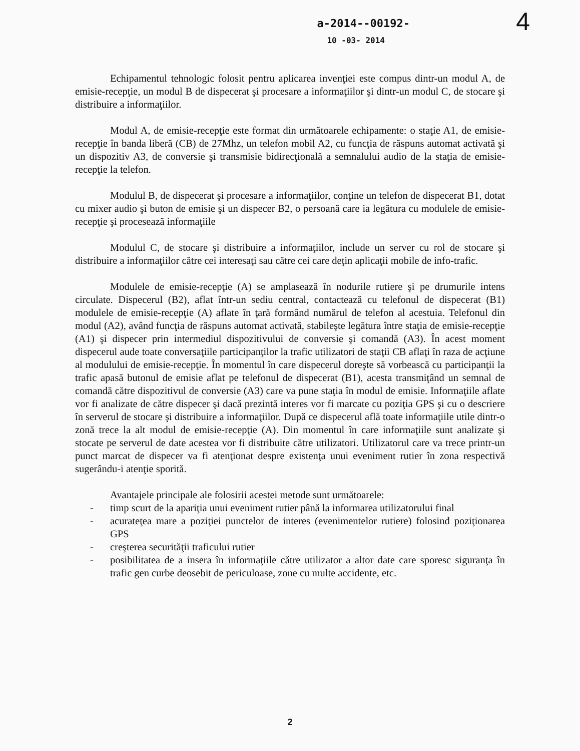4
a-2014--00192-
10 -03- 2014
Echipamentul tehnologic folosit pentru aplicarea invenţiei este compus dintr-un modul A, de emisie-recepţie, un modul B de dispecerat şi procesare a informaţiilor şi dintr-un modul C, de stocare şi distribuire a informaţiilor.
Modul A, de emisie-recepţie este format din următoarele echipamente: o staţie A1, de emisie-recepţie în banda liberă (CB) de 27Mhz, un telefon mobil A2, cu funcţia de răspuns automat activată şi un dispozitiv A3, de conversie şi transmisie bidirecţională a semnalului audio de la staţia de emisie-recepţie la telefon.
Modulul B, de dispecerat şi procesare a informaţiilor, conţine un telefon de dispecerat B1, dotat cu mixer audio şi buton de emisie şi un dispecer B2, o persoană care ia legătura cu modulele de emisie-recepţie şi procesează informaţiile
Modulul C, de stocare şi distribuire a informaţiilor, include un server cu rol de stocare şi distribuire a informaţiilor către cei interesaţi sau către cei care deţin aplicaţii mobile de info-trafic.
Modulele de emisie-recepţie (A) se amplasează în nodurile rutiere şi pe drumurile intens circulate. Dispecerul (B2), aflat într-un sediu central, contactează cu telefonul de dispecerat (B1) modulele de emisie-recepţie (A) aflate în ţară formând numărul de telefon al acestuia. Telefonul din modul (A2), având funcţia de răspuns automat activată, stabileşte legătura între staţia de emisie-recepţie (A1) şi dispecer prin intermediul dispozitivului de conversie şi comandă (A3). În acest moment dispecerul aude toate conversaţiile participanţilor la trafic utilizatori de staţii CB aflaţi în raza de acţiune al modulului de emisie-recepţie. În momentul în care dispecerul doreşte să vorbească cu participanţii la trafic apasă butonul de emisie aflat pe telefonul de dispecerat (B1), acesta transmiţând un semnal de comandă către dispozitivul de conversie (A3) care va pune staţia în modul de emisie. Informaţiile aflate vor fi analizate de către dispecer şi dacă prezintă interes vor fi marcate cu poziţia GPS şi cu o descriere în serverul de stocare şi distribuire a informaţiilor. După ce dispecerul află toate informaţiile utile dintr-o zonă trece la alt modul de emisie-recepţie (A). Din momentul în care informaţiile sunt analizate şi stocate pe serverul de date acestea vor fi distribuite către utilizatori. Utilizatorul care va trece printr-un punct marcat de dispecer va fi atenţionat despre existenţa unui eveniment rutier în zona respectivă sugerându-i atenţie sporită.
Avantajele principale ale folosirii acestei metode sunt următoarele:
- timp scurt de la apariţia unui eveniment rutier până la informarea utilizatorului final
- acurateţea mare a poziţiei punctelor de interes (evenimentelor rutiere) folosind poziţionarea GPS
- creşterea securităţii traficului rutier
- posibilitatea de a insera în informaţiile către utilizator a altor date care sporesc siguranţa în trafic gen curbe deosebit de periculoase, zone cu multe accidente, etc.
2